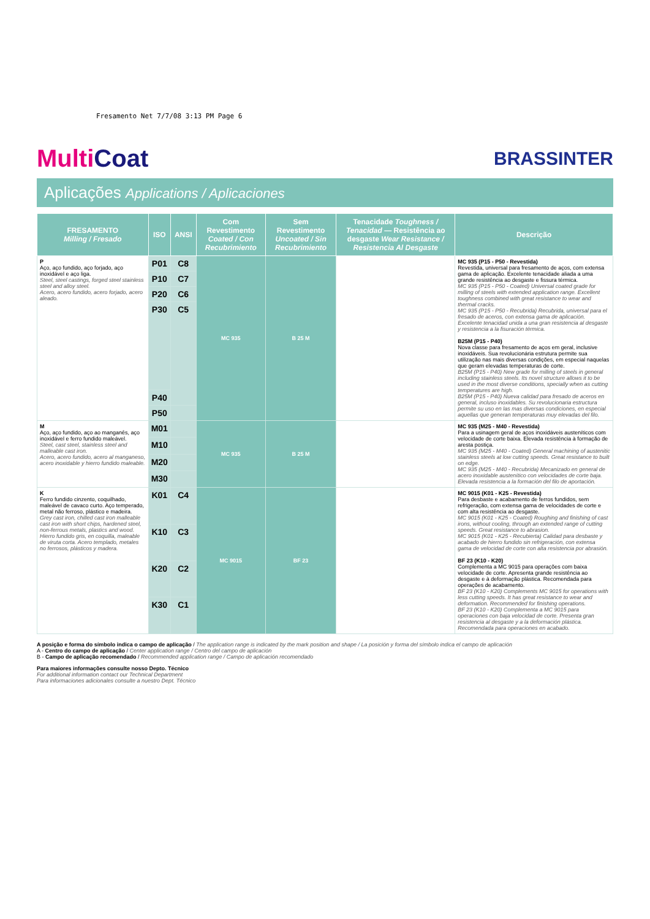Fresamento Net 7/7/08 3:13 PM Page 6
MultiCoat
BRASSINTER
Aplicações Applications / Aplicaciones
| FRESAMENTO Milling / Fresado | ISO | ANSI | Com Revestimento Coated / Con Recubrimiento | Sem Revestimento Uncoated / Sin Recubrimiento | Tenacidade Toughness / Tenacidad — Resistência ao desgaste Wear Resistance / Resistencia Al Desgaste | Descrição |
| --- | --- | --- | --- | --- | --- | --- |
| P Aço, aço fundido, aço forjado, aço inoxidável e aço liga. Steel, steel castings, forged steel stainless steel and alloy steel. Acero, acero fundido, acero forjado, acero aleado. | P01 | C8 | MC 935 | B 25 M | | MC 935 (P15 - P50 - Revestida) Revestida, universal para fresamento de aços, com extensa gama de aplicação. Excelente tenacidade aliada a uma grande resistência ao desgaste e fissura térmica. MC 935 (P15 - P50 - Coated) Universal coated grade for milling of steels with extended application range. Excellent toughness combined with great resistance to wear and thermal cracks. MC 935 (P15 - P50 - Recubrida) Recubrida, universal para el fresado de aceros, con extensa gama de aplicación. Excelente tenacidad unida a una gran resistencia al desgaste y resistencia a la fisuración térmica. B25M (P15 - P40) Nova classe para fresamento de aços em geral, inclusive inoxidáveis. Sua revolucionária estrutura permite sua utilização nas mais diversas condições, em especial naquelas que geram elevadas temperaturas de corte. B25M (P15 - P40) New grade for milling of steels in general including stainless steels. Its novel structure allows it to be used in the most diverse conditions, specially when as cutting temperatures are high. B25M (P15 - P40) Nueva calidad para fresado de aceros en general, incluso inoxidables. Su revolucionaria estructura permite su uso en las mas diversas condiciones, en especial aquellas que generan temperaturas muy elevadas del filo. |
| | P10 | C7 | | | | |
| | P20 | C6 | | | | |
| | P30 | C5 | | | | |
| | P40 | | | | | |
| | P50 | | | | | |
| M Aço, aço fundido, aço ao manganês, aço inoxidável e ferro fundido maleável. Steel, cast steel, stainless steel and malleable cast iron. Acero, acero fundido, acero al manganeso, acero inoxidable y hierro fundido maleable. | M01 | | MC 935 | B 25 M | | MC 935 (M25 - M40 - Revestida) Para a usinagem geral de aços inoxidáveis austeníticos com velocidade de corte baixa. Elevada resistência à formação de aresta postiça. MC 935 (M25 - M40 - Coated) General machining of austenitic stainless steels at low cutting speeds. Great resistance to built on edge. MC 935 (M25 - M40 - Recubrida) Mecanizado en general de acero inoxidable austenítico con velocidades de corte baja. Elevada resistencia a la formación del filo de aportación. |
| | M10 | | | | | |
| | M20 | | | | | |
| | M30 | | | | | |
| K Ferro fundido cinzento, coquilhado, maleável de cavaco curto. Aço temperado, metal não ferroso, plástico e madeira. Grey cast iron, chilled cast iron malleable cast iron with short chips, hardened steel, non-ferrous metals, plastics and wood. Hierro fundido gris, en coquilla, maleable de viruta corta. Acero templado, metales no ferrosos, plásticos y madera. | K01 | C4 | MC 9015 | BF 23 | | MC 9015 (K01 - K25 - Revestida) Para desbaste e acabamento de ferros fundidos, sem refrigeração, com extensa gama de velocidades de corte e com alta resistência ao desgaste. MC 9015 (K01 - K25 - Coated) Roughing and finishing of cast irons, without cooling, through an extended range of cutting speeds. Great resistance to abrasion. MC 9015 (K01 - K25 - Recubierta) Calidad para desbaste y acabado de hierro fundido sin refrigeración, con extensa gama de velocidad de corte con alta resistencia por abrasión. BF 23 (K10 - K20) Complementa a MC 9015 para operações com baixa velocidade de corte. Apresenta grande resistência ao desgaste e à deformação plástica. Recomendada para operações de acabamento. BF 23 (K10 - K20) Complements MC 9015 for operations with less cutting speeds. It has great resistance to wear and deformation. Recommended for finishing operations. BF 23 (K10 - K20) Complementa a MC 9015 para operaciones con baja velocidad de corte. Presenta gran resistencia al desgaste y a la deformación plástica. Recomendada para operaciones en acabado. |
| | K10 | C3 | | | | |
| | K20 | C2 | | | | |
| | K30 | C1 | | | | |
A posição e forma do símbolo indica o campo de aplicação / The application range is indicated by the mark position and shape / La posición y forma del símbolo indica el campo de aplicación
A - Centro do campo de aplicação / Center application range / Centro del campo de aplicación
B - Campo de aplicação recomendado / Recommended application range / Campo de aplicación recomendado
Para maiores informações consulte nosso Depto. Técnico
For additional information contact our Technical Department
Para informaciones adicionales consulte a nuestro Dept. Técnico